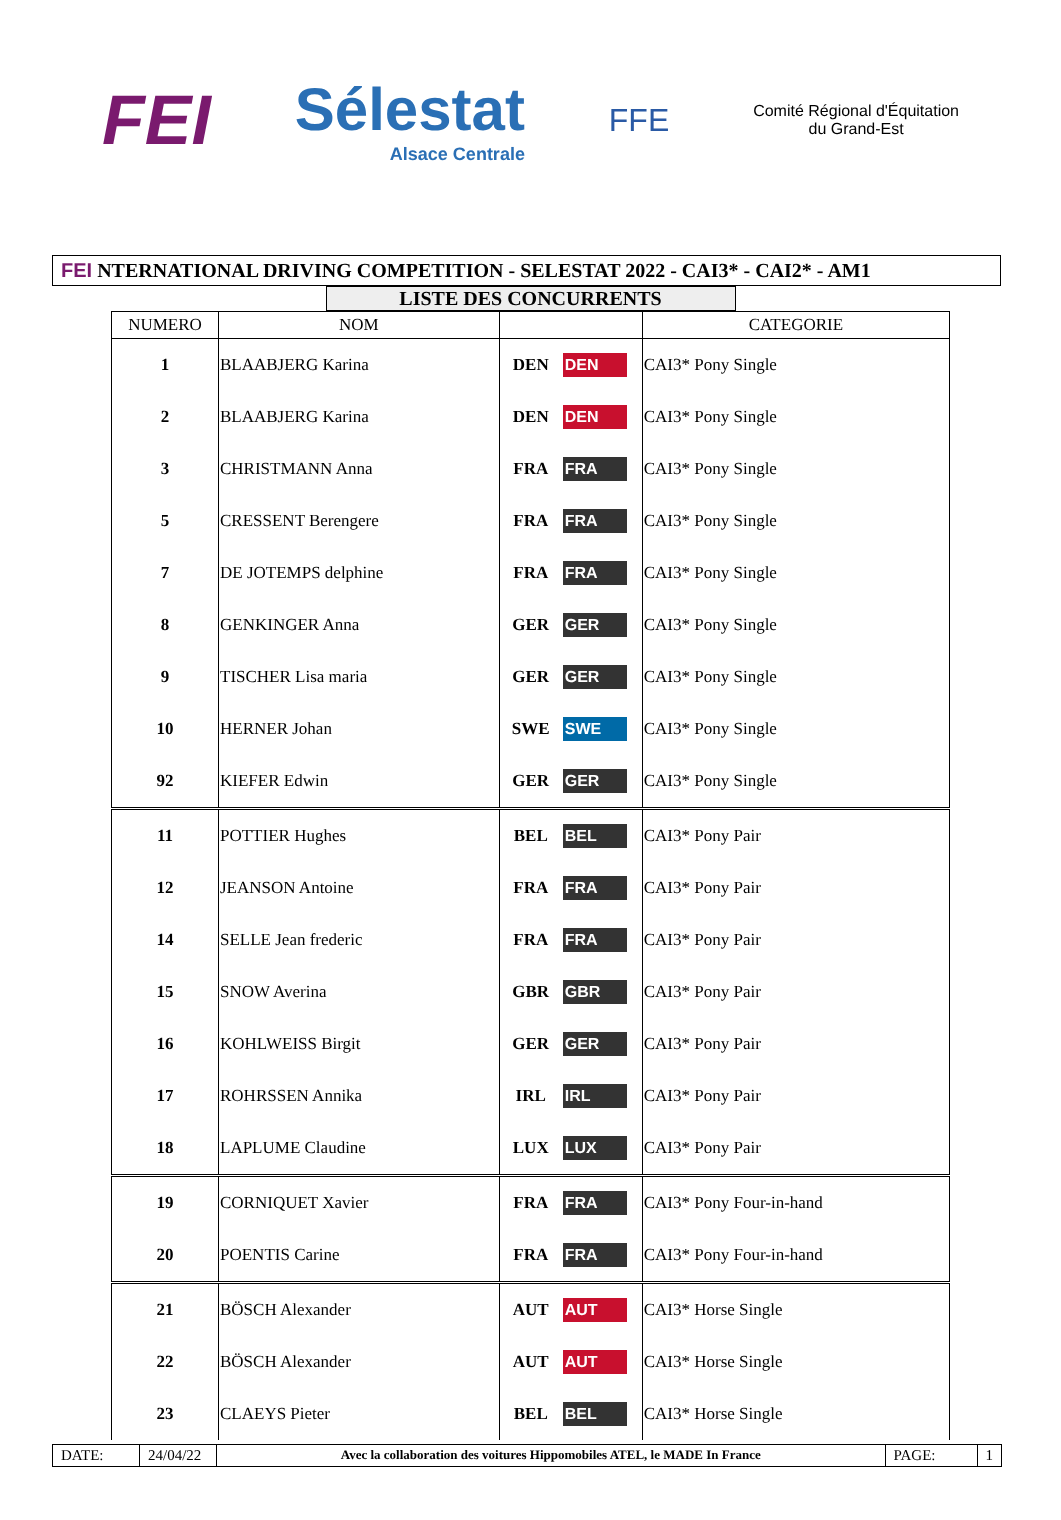FEI
Sélestat
Alsace Centrale
FFE
Comité Régional d'Équitation
du Grand-Est
FEI NTERNATIONAL DRIVING COMPETITION - SELESTAT 2022 - CAI3* - CAI2* - AM1
LISTE DES CONCURRENTS
| NUMERO | NOM | | | CATEGORIE |
| --- | --- | --- | --- | --- |
| 1 | BLAABJERG Karina | DEN | DEN | CAI3* Pony Single |
| 2 | BLAABJERG Karina | DEN | DEN | CAI3* Pony Single |
| 3 | CHRISTMANN Anna | FRA | FRA | CAI3* Pony Single |
| 5 | CRESSENT Berengere | FRA | FRA | CAI3* Pony Single |
| 7 | DE JOTEMPS delphine | FRA | FRA | CAI3* Pony Single |
| 8 | GENKINGER Anna | GER | GER | CAI3* Pony Single |
| 9 | TISCHER Lisa maria | GER | GER | CAI3* Pony Single |
| 10 | HERNER Johan | SWE | SWE | CAI3* Pony Single |
| 92 | KIEFER Edwin | GER | GER | CAI3* Pony Single |
| 11 | POTTIER Hughes | BEL | BEL | CAI3* Pony Pair |
| 12 | JEANSON Antoine | FRA | FRA | CAI3* Pony Pair |
| 14 | SELLE Jean frederic | FRA | FRA | CAI3* Pony Pair |
| 15 | SNOW Averina | GBR | GBR | CAI3* Pony Pair |
| 16 | KOHLWEISS Birgit | GER | GER | CAI3* Pony Pair |
| 17 | ROHRSSEN Annika | IRL | IRL | CAI3* Pony Pair |
| 18 | LAPLUME Claudine | LUX | LUX | CAI3* Pony Pair |
| 19 | CORNIQUET Xavier | FRA | FRA | CAI3* Pony Four-in-hand |
| 20 | POENTIS Carine | FRA | FRA | CAI3* Pony Four-in-hand |
| 21 | BÖSCH Alexander | AUT | AUT | CAI3* Horse Single |
| 22 | BÖSCH Alexander | AUT | AUT | CAI3* Horse Single |
| 23 | CLAEYS Pieter | BEL | BEL | CAI3* Horse Single |
DATE: 24/04/22
Avec la collaboration des voitures Hippomobiles ATEL, le MADE In France
PAGE: 1